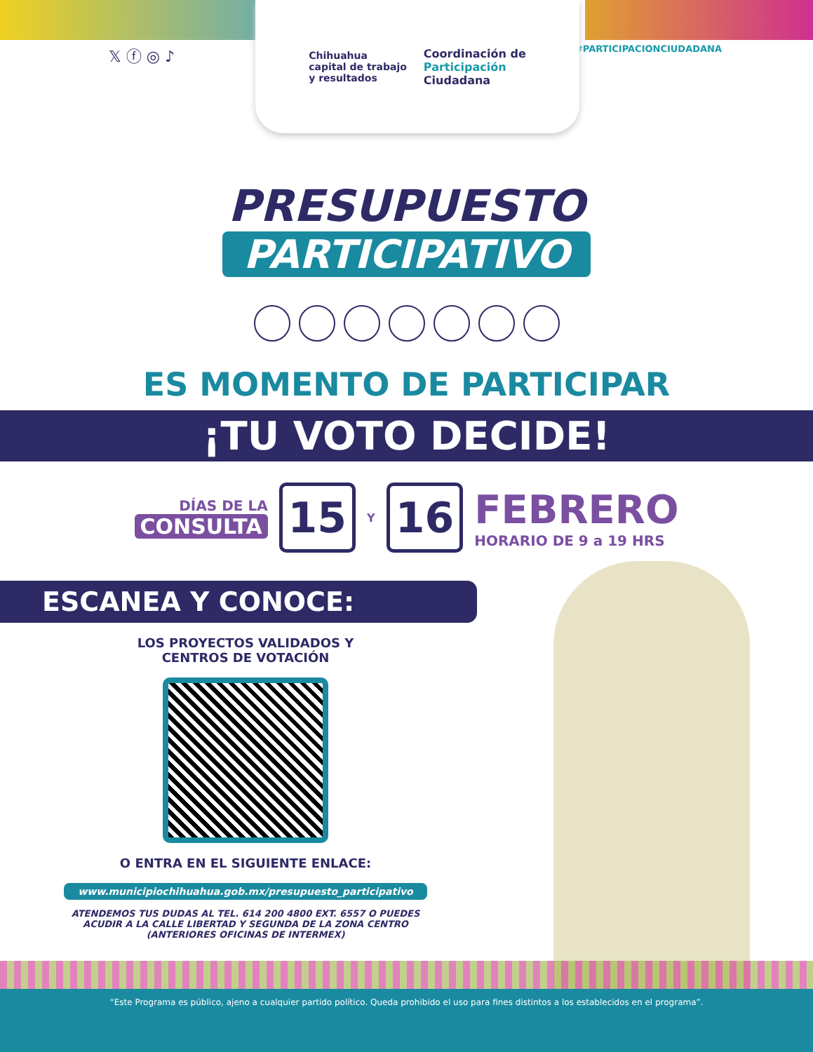𝕏 ⓕ ◎ ♪ #PARTICIPACIONCIUDADANA
Chihuahua
capital de trabajo
y resultados
Coordinación de
Participación
Ciudadana
PRESUPUESTO
PARTICIPATIVO
ES MOMENTO DE PARTICIPAR
¡TU VOTO DECIDE!
DÍAS DE LA
CONSULTA
15
Y
16
FEBRERO
HORARIO DE 9 a 19 HRS
ESCANEA Y CONOCE:
LOS PROYECTOS VALIDADOS Y
CENTROS DE VOTACIÓN
O ENTRA EN EL SIGUIENTE ENLACE:
www.municipiochihuahua.gob.mx/presupuesto_participativo
ATENDEMOS TUS DUDAS AL TEL. 614 200 4800 EXT. 6557 O PUEDES
ACUDIR A LA CALLE LIBERTAD Y SEGUNDA DE LA ZONA CENTRO
(ANTERIORES OFICINAS DE INTERMEX)
“Este Programa es público, ajeno a cualquier partido político. Queda prohibido el uso para fines distintos a los establecidos en el programa”.